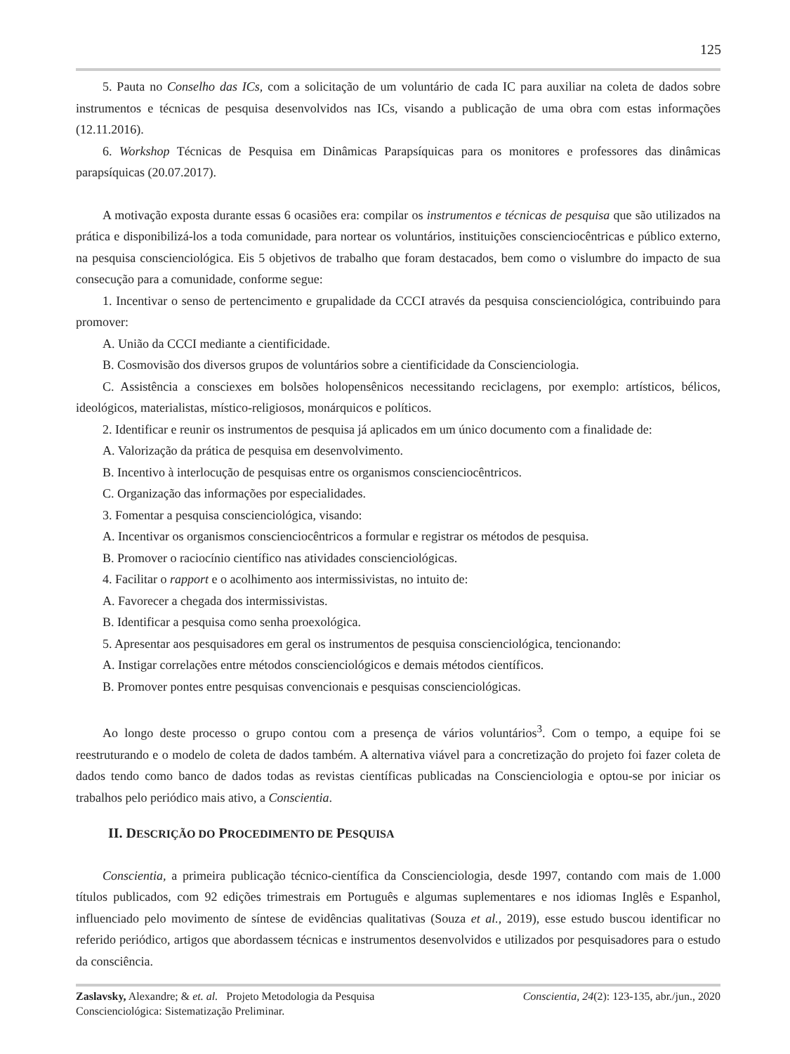125
5. Pauta no Conselho das ICs, com a solicitação de um voluntário de cada IC para auxiliar na coleta de dados sobre instrumentos e técnicas de pesquisa desenvolvidos nas ICs, visando a publicação de uma obra com estas informações (12.11.2016).
6. Workshop Técnicas de Pesquisa em Dinâmicas Parapsíquicas para os monitores e professores das dinâmicas parapsíquicas (20.07.2017).
A motivação exposta durante essas 6 ocasiões era: compilar os instrumentos e técnicas de pesquisa que são utilizados na prática e disponibilizá-los a toda comunidade, para nortear os voluntários, instituições conscienciocêntricas e público externo, na pesquisa conscienciológica. Eis 5 objetivos de trabalho que foram destacados, bem como o vislumbre do impacto de sua consecução para a comunidade, conforme segue:
1. Incentivar o senso de pertencimento e grupalidade da CCCI através da pesquisa conscienciológica, contribuindo para promover:
A. União da CCCI mediante a cientificidade.
B. Cosmovisão dos diversos grupos de voluntários sobre a cientificidade da Conscienciologia.
C. Assistência a consciexes em bolsões holopensênicos necessitando reciclagens, por exemplo: artísticos, bélicos, ideológicos, materialistas, místico-religiosos, monárquicos e políticos.
2. Identificar e reunir os instrumentos de pesquisa já aplicados em um único documento com a finalidade de:
A. Valorização da prática de pesquisa em desenvolvimento.
B. Incentivo à interlocução de pesquisas entre os organismos conscienciocêntricos.
C. Organização das informações por especialidades.
3. Fomentar a pesquisa conscienciológica, visando:
A. Incentivar os organismos conscienciocêntricos a formular e registrar os métodos de pesquisa.
B. Promover o raciocínio científico nas atividades conscienciológicas.
4. Facilitar o rapport e o acolhimento aos intermissivistas, no intuito de:
A. Favorecer a chegada dos intermissivistas.
B. Identificar a pesquisa como senha proexológica.
5. Apresentar aos pesquisadores em geral os instrumentos de pesquisa conscienciológica, tencionando:
A. Instigar correlações entre métodos conscienciológicos e demais métodos científicos.
B. Promover pontes entre pesquisas convencionais e pesquisas conscienciológicas.
Ao longo deste processo o grupo contou com a presença de vários voluntários<sup>3</sup>. Com o tempo, a equipe foi se reestruturando e o modelo de coleta de dados também. A alternativa viável para a concretização do projeto foi fazer coleta de dados tendo como banco de dados todas as revistas científicas publicadas na Conscienciologia e optou-se por iniciar os trabalhos pelo periódico mais ativo, a Conscientia.
II. DESCRIÇÃO DO PROCEDIMENTO DE PESQUISA
Conscientia, a primeira publicação técnico-científica da Conscienciologia, desde 1997, contando com mais de 1.000 títulos publicados, com 92 edições trimestrais em Português e algumas suplementares e nos idiomas Inglês e Espanhol, influenciado pelo movimento de síntese de evidências qualitativas (Souza et al., 2019), esse estudo buscou identificar no referido periódico, artigos que abordassem técnicas e instrumentos desenvolvidos e utilizados por pesquisadores para o estudo da consciência.
Zaslavsky, Alexandre; & et. al. Projeto Metodologia da Pesquisa
Conscienciológica: Sistematização Preliminar.
Conscientia, 24(2): 123-135, abr./jun., 2020